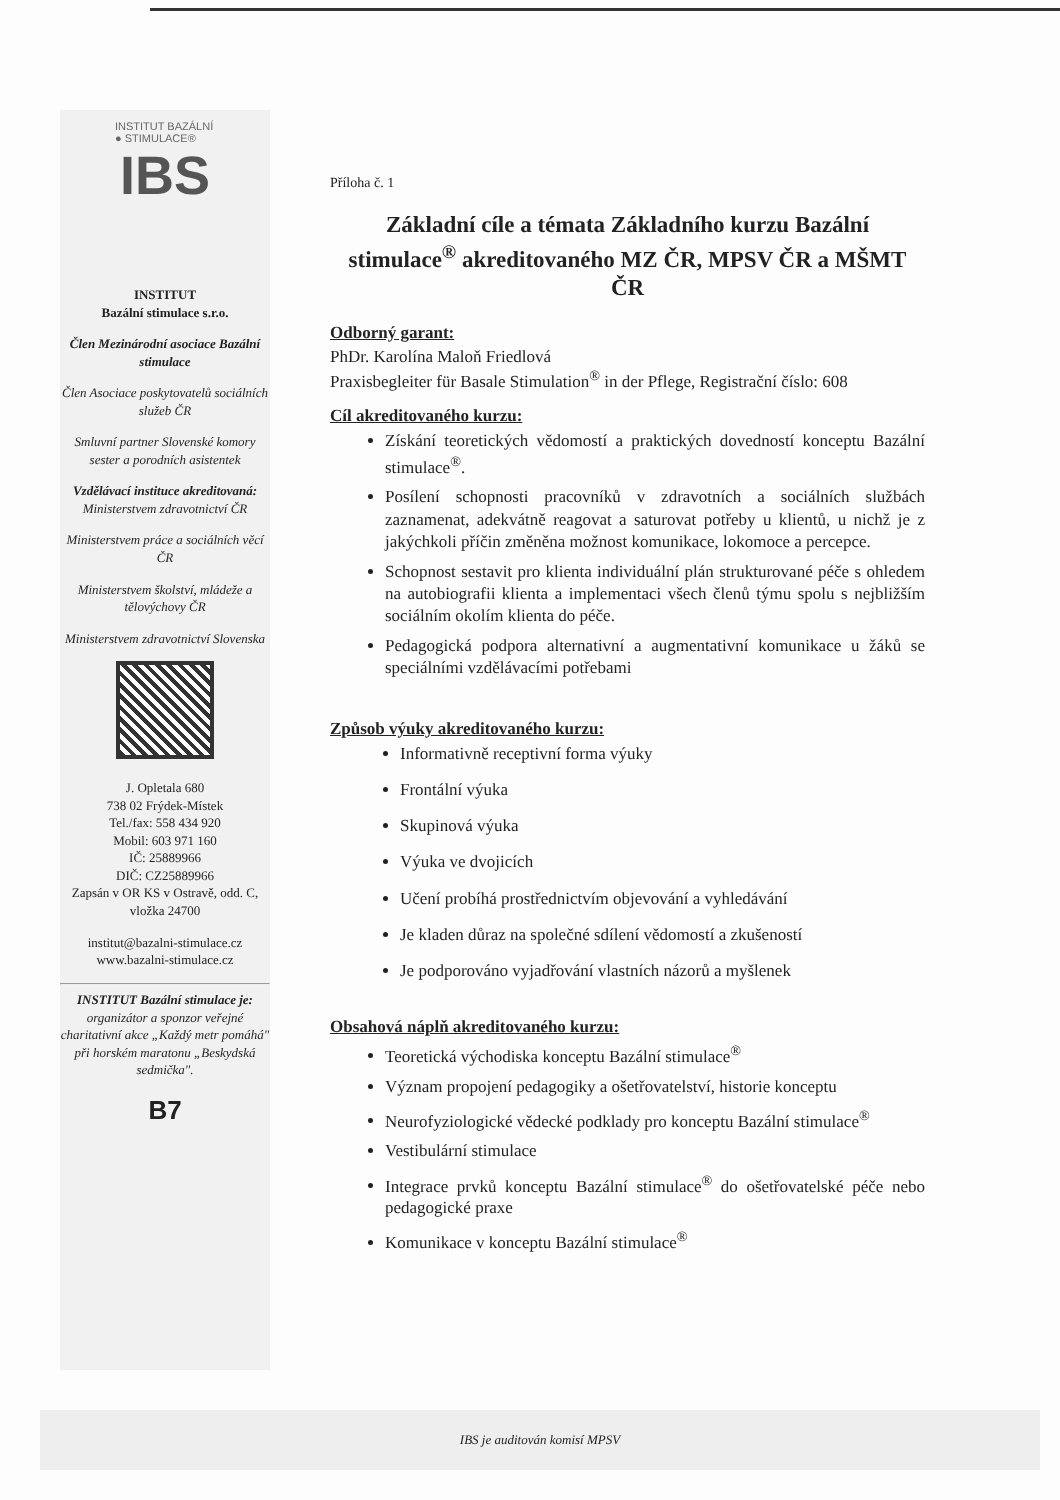INSTITUT BAZÁLNÍ
● STIMULACE®
IBS
INSTITUT
Bazální stimulace s.r.o.
Člen Mezinárodní asociace Bazální stimulace
Člen Asociace poskytovatelů sociálních služeb ČR
Smluvní partner Slovenské komory sester a porodních asistentek
Vzdělávací instituce akreditovaná:
Ministerstvem zdravotnictví ČR
Ministerstvem práce a sociálních věcí ČR
Ministerstvem školství, mládeže a tělovýchovy ČR
Ministerstvem zdravotnictví Slovenska
J. Opletala 680
738 02 Frýdek-Místek
Tel./fax: 558 434 920
Mobil: 603 971 160
IČ: 25889966
DIČ: CZ25889966
Zapsán v OR KS v Ostravě, odd. C, vložka 24700
institut@bazalni-stimulace.cz
www.bazalni-stimulace.cz
INSTITUT Bazální stimulace je:
organizátor a sponzor veřejné charitativní akce „Každý metr pomáhá" při horském maratonu „Beskydská sedmička".
B7
Příloha č. 1
Základní cíle a témata Základního kurzu Bazální stimulace<sup>®</sup> akreditovaného MZ ČR, MPSV ČR a MŠMT ČR
Odborný garant:
PhDr. Karolína Maloň Friedlová
Praxisbegleiter für Basale Stimulation<sup>®</sup> in der Pflege, Registrační číslo: 608
Cíl akreditovaného kurzu:
Získání teoretických vědomostí a praktických dovedností konceptu Bazální stimulace<sup>®</sup>.
Posílení schopnosti pracovníků v zdravotních a sociálních službách zaznamenat, adekvátně reagovat a saturovat potřeby u klientů, u nichž je z jakýchkoli příčin změněna možnost komunikace, lokomoce a percepce.
Schopnost sestavit pro klienta individuální plán strukturované péče s ohledem na autobiografii klienta a implementaci všech členů týmu spolu s nejbližším sociálním okolím klienta do péče.
Pedagogická podpora alternativní a augmentativní komunikace u žáků se speciálními vzdělávacími potřebami
Způsob výuky akreditovaného kurzu:
Informativně receptivní forma výuky
Frontální výuka
Skupinová výuka
Výuka ve dvojicích
Učení probíhá prostřednictvím objevování a vyhledávání
Je kladen důraz na společné sdílení vědomostí a zkušeností
Je podporováno vyjadřování vlastních názorů a myšlenek
Obsahová náplň akreditovaného kurzu:
Teoretická východiska konceptu Bazální stimulace<sup>®</sup>
Význam propojení pedagogiky a ošetřovatelství, historie konceptu
Neurofyziologické vědecké podklady pro konceptu Bazální stimulace<sup>®</sup>
Vestibulární stimulace
Integrace prvků konceptu Bazální stimulace<sup>®</sup> do ošetřovatelské péče nebo pedagogické praxe
Komunikace v konceptu Bazální stimulace<sup>®</sup>
IBS je auditován komisí MPSV